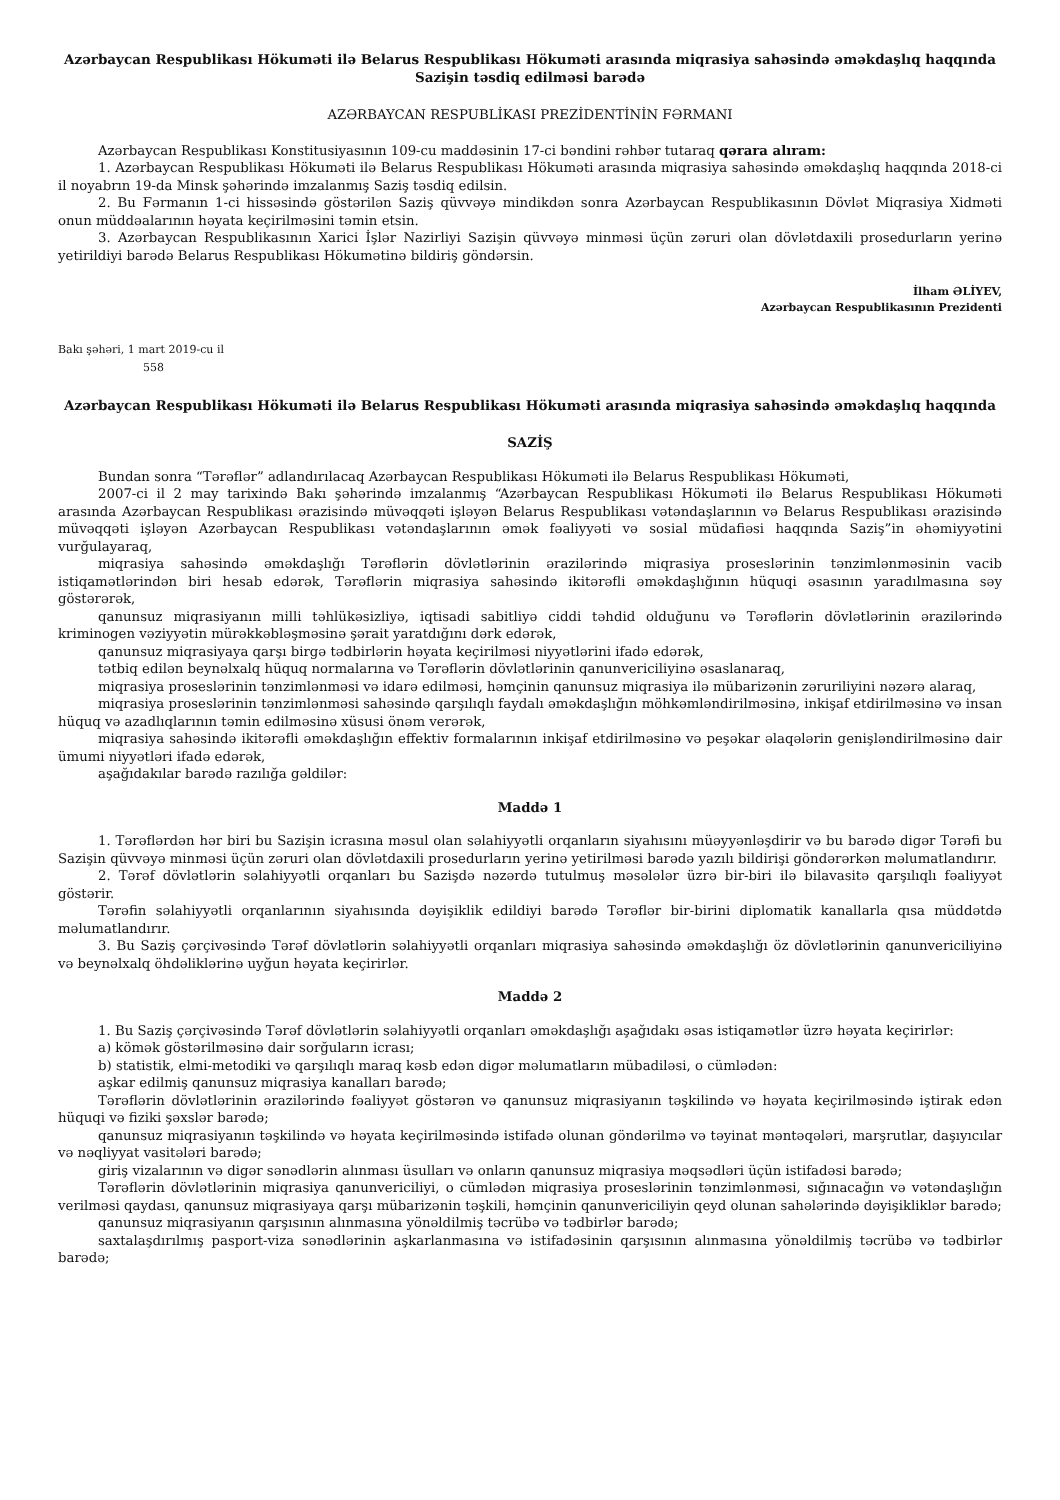Azərbaycan Respublikası Hökuməti ilə Belarus Respublikası Hökuməti arasında miqrasiya sahəsində əməkdaşlıq haqqında Sazişin təsdiq edilməsi barədə
AZƏRBAYCAN RESPUBLİKASI PREZİDENTİNİN FƏRMANI
Azərbaycan Respublikası Konstitusiyasının 109-cu maddəsinin 17-ci bəndini rəhbər tutaraq qərara alıram:
1. Azərbaycan Respublikası Hökuməti ilə Belarus Respublikası Hökuməti arasında miqrasiya sahəsində əməkdaşlıq haqqında 2018-ci il noyabrın 19-da Minsk şəhərində imzalanmış Saziş təsdiq edilsin.
2. Bu Fərmanın 1-ci hissəsində göstərilən Saziş qüvvəyə mindikdən sonra Azərbaycan Respublikasının Dövlət Miqrasiya Xidməti onun müddəalarının həyata keçirilməsini təmin etsin.
3. Azərbaycan Respublikasının Xarici İşlər Nazirliyi Sazişin qüvvəyə minməsi üçün zəruri olan dövlətdaxili prosedurların yerinə yetirildiyi barədə Belarus Respublikası Hökumətinə bildiriş göndərsin.
İlham ƏLİYEV,
Azərbaycan Respublikasının Prezidenti
Bakı şəhəri, 1 mart 2019-cu il
558
Azərbaycan Respublikası Hökuməti ilə Belarus Respublikası Hökuməti arasında miqrasiya sahəsində əməkdaşlıq haqqında
SAZİŞ
Bundan sonra “Tərəflər” adlandırılacaq Azərbaycan Respublikası Hökuməti ilə Belarus Respublikası Hökuməti,
2007-ci il 2 may tarixində Bakı şəhərində imzalanmış “Azərbaycan Respublikası Hökuməti ilə Belarus Respublikası Hökuməti arasında Azərbaycan Respublikası ərazisində müvəqqəti işləyən Belarus Respublikası vətəndaşlarının və Belarus Respublikası ərazisində müvəqqəti işləyən Azərbaycan Respublikası vətəndaşlarının əmək fəaliyyəti və sosial müdafiəsi haqqında Saziş”in əhəmiyyətini vurğulayaraq,
miqrasiya sahəsində əməkdaşlığı Tərəflərin dövlətlərinin ərazilərində miqrasiya proseslərinin tənzimlənməsinin vacib istiqamətlərindən biri hesab edərək, Tərəflərin miqrasiya sahəsində ikitərəfli əməkdaşlığının hüquqi əsasının yaradılmasına səy göstərərək,
qanunsuz miqrasiyanın milli təhlükəsizliyə, iqtisadi sabitliyə ciddi təhdid olduğunu və Tərəflərin dövlətlərinin ərazilərində kriminogen vəziyyətin mürəkkəbləşməsinə şərait yaratdığını dərk edərək,
qanunsuz miqrasiyaya qarşı birgə tədbirlərin həyata keçirilməsi niyyətlərini ifadə edərək,
tətbiq edilən beynəlxalq hüquq normalarına və Tərəflərin dövlətlərinin qanunvericiliyinə əsaslanaraq,
miqrasiya proseslərinin tənzimlənməsi və idarə edilməsi, həmçinin qanunsuz miqrasiya ilə mübarizənin zəruriliyini nəzərə alaraq,
miqrasiya proseslərinin tənzimlənməsi sahəsində qarşılıqlı faydalı əməkdaşlığın möhkəmləndirilməsinə, inkişaf etdirilməsinə və insan hüquq və azadlıqlarının təmin edilməsinə xüsusi önəm verərək,
miqrasiya sahəsində ikitərəfli əməkdaşlığın effektiv formalarının inkişaf etdirilməsinə və peşəkar əlaqələrin genişləndirilməsinə dair ümumi niyyətləri ifadə edərək,
aşağıdakılar barədə razılığa gəldilər:
Maddə 1
1. Tərəflərdən hər biri bu Sazişin icrasına məsul olan səlahiyyətli orqanların siyahısını müəyyənləşdirir və bu barədə digər Tərəfi bu Sazişin qüvvəyə minməsi üçün zəruri olan dövlətdaxili prosedurların yerinə yetirilməsi barədə yazılı bildirişi göndərərkən məlumatlandırır.
2. Tərəf dövlətlərin səlahiyyətli orqanları bu Sazişdə nəzərdə tutulmuş məsələlər üzrə bir-biri ilə bilavasitə qarşılıqlı fəaliyyət göstərir.
Tərəfin səlahiyyətli orqanlarının siyahısında dəyişiklik edildiyi barədə Tərəflər bir-birini diplomatik kanallarla qısa müddətdə məlumatlandırır.
3. Bu Saziş çərçivəsində Tərəf dövlətlərin səlahiyyətli orqanları miqrasiya sahəsində əməkdaşlığı öz dövlətlərinin qanunvericiliyinə və beynəlxalq öhdəliklərinə uyğun həyata keçirirlər.
Maddə 2
1. Bu Saziş çərçivəsində Tərəf dövlətlərin səlahiyyətli orqanları əməkdaşlığı aşağıdakı əsas istiqamətlər üzrə həyata keçirirlər:
a) kömək göstərilməsinə dair sorğuların icrası;
b) statistik, elmi-metodiki və qarşılıqlı maraq kəsb edən digər məlumatların mübadiləsi, o cümlədən:
aşkar edilmiş qanunsuz miqrasiya kanalları barədə;
Tərəflərin dövlətlərinin ərazilərində fəaliyyət göstərən və qanunsuz miqrasiyanın təşkilində və həyata keçirilməsində iştirak edən hüquqi və fiziki şəxslər barədə;
qanunsuz miqrasiyanın təşkilində və həyata keçirilməsində istifadə olunan göndərilmə və təyinat məntəqələri, marşrutlar, daşıyıcılar və nəqliyyat vasitələri barədə;
giriş vizalarının və digər sənədlərin alınması üsulları və onların qanunsuz miqrasiya məqsədləri üçün istifadəsi barədə;
Tərəflərin dövlətlərinin miqrasiya qanunvericiliyi, o cümlədən miqrasiya proseslərinin tənzimlənməsi, sığınacağın və vətəndaşlığın verilməsi qaydası, qanunsuz miqrasiyaya qarşı mübarizənin təşkili, həmçinin qanunvericiliyin qeyd olunan sahələrində dəyişikliklər barədə;
qanunsuz miqrasiyanın qarşısının alınmasına yönəldilmiş təcrübə və tədbirlər barədə;
saxtalaşdırılmış pasport-viza sənədlərinin aşkarlanmasına və istifadəsinin qarşısının alınmasına yönəldilmiş təcrübə və tədbirlər barədə;